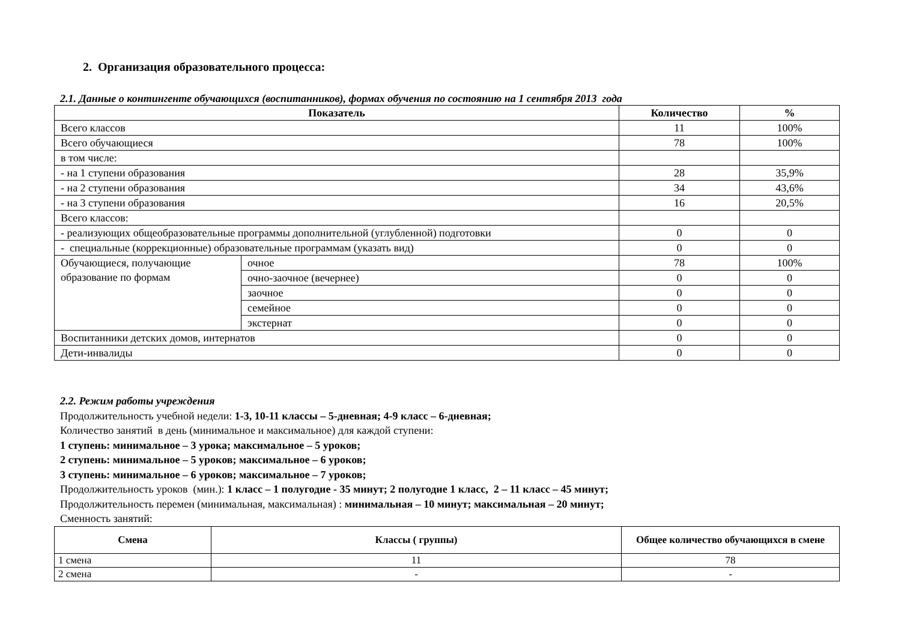2. Организация образовательного процесса:
2.1. Данные о контингенте обучающихся (воспитанников), формах обучения по состоянию на 1 сентября 2013 года
| Показатель | | Количество | % |
| --- | --- | --- | --- |
| Всего классов | | 11 | 100% |
| Всего обучающиеся | | 78 | 100% |
| в том числе: | | | |
| - на 1 ступени образования | | 28 | 35,9% |
| - на 2 ступени образования | | 34 | 43,6% |
| - на 3 ступени образования | | 16 | 20,5% |
| Всего классов: | | | |
| - реализующих общеобразовательные программы дополнительной (углубленной) подготовки | | 0 | 0 |
| - специальные (коррекционные) образовательные программам (указать вид) | | 0 | 0 |
| Обучающиеся, получающие образование по формам | очное | 78 | 100% |
| | очно-заочное (вечернее) | 0 | 0 |
| | заочное | 0 | 0 |
| | семейное | 0 | 0 |
| | экстернат | 0 | 0 |
| Воспитанники детских домов, интернатов | | 0 | 0 |
| Дети-инвалиды | | 0 | 0 |
2.2. Режим работы учреждения
Продолжительность учебной недели: 1-3, 10-11 классы – 5-дневная; 4-9 класс – 6-дневная;
Количество занятий в день (минимальное и максимальное) для каждой ступени:
1 ступень: минимальное – 3 урока; максимальное – 5 уроков;
2 ступень: минимальное – 5 уроков; максимальное – 6 уроков;
3 ступень: минимальное – 6 уроков; максимальное – 7 уроков;
Продолжительность уроков (мин.): 1 класс – 1 полугодие - 35 минут; 2 полугодие 1 класс, 2 – 11 класс – 45 минут;
Продолжительность перемен (минимальная, максимальная) : минимальная – 10 минут; максимальная – 20 минут;
Сменность занятий:
| Смена | Классы ( группы) | Общее количество обучающихся в смене |
| --- | --- | --- |
| 1 смена | 11 | 78 |
| 2 смена | - | - |